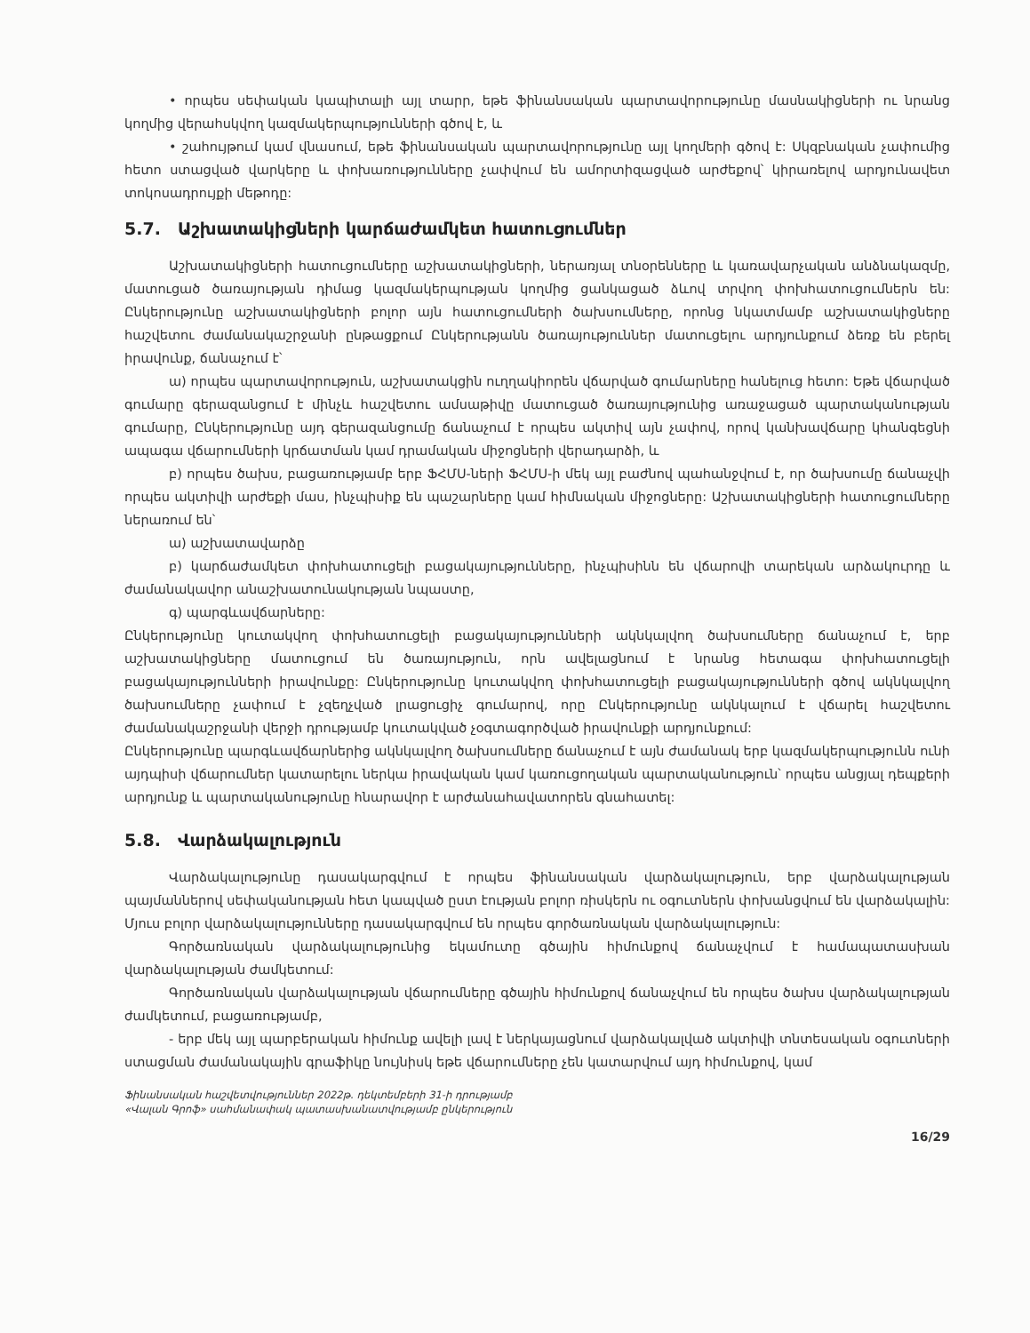• որպես սեփական կապիտալի այլ տարր, եթե ֆինանսական պարտավորությունը մասնակիցների ու նրանց կողմից վերահսկվող կազմակերպությունների գծով է, և
• շահույթում կամ վնասում, եթե ֆինանսական պարտավորությունը այլ կողմերի գծով է: Սկզբնական չափումից հետո ստացված վարկերը և փոխառությունները չափվում են ամորտիզացված արժեքով՝ կիրառելով արդյունավետ տոկոսադրույքի մեթոդը:
5.7. Աշխատակիցների կարճաժամկետ հատուցումներ
Աշխատակիցների հատուցումները աշխատակիցների, ներառյալ տնօրենները և կառավարչական անձնակազմը, մատուցած ծառայության դիմաց կազմակերպության կողմից ցանկացած ձևով տրվող փոխհատուցումներն են: Ընկերությունը աշխատակիցների բոլոր այն հատուցումների ծախսումները, որոնց նկատմամբ աշխատակիցները հաշվետու ժամանակաշրջանի ընթացքում Ընկերությանն ծառայություններ մատուցելու արդյունքում ձեռք են բերել իրավունք, ճանաչում է՝
ա) որպես պարտավորություն, աշխատակցին ուղղակիորեն վճարված գումարները հանելուց հետո: Եթե վճարված գումարը գերազանցում է մինչև հաշվետու ամսաթիվը մատուցած ծառայությունից առաջացած պարտականության գումարը, Ընկերությունը այդ գերազանցումը ճանաչում է որպես ակտիվ այն չափով, որով կանխավճարը կհանգեցնի ապագա վճարումների կրճատման կամ դրամական միջոցների վերադարձի, և
բ) որպես ծախս, բացառությամբ երբ ՖՀՄՍ-ների ՖՀՄՍ-ի մեկ այլ բաժնով պահանջվում է, որ ծախսումը ճանաչվի որպես ակտիվի արժեքի մաս, ինչպիսիք են պաշարները կամ հիմնական միջոցները: Աշխատակիցների հատուցումները ներառում են՝
ա) աշխատավարձը
բ) կարճաժամկետ փոխհատուցելի բացակայությունները, ինչպիսինն են վճարովի տարեկան արձակուրդը և ժամանակավոր անաշխատունակության նպաստը,
գ) պարգևավճարները:
Ընկերությունը կուտակվող փոխհատուցելի բացակայությունների ակնկալվող ծախսումները ճանաչում է, երբ աշխատակիցները մատուցում են ծառայություն, որն ավելացնում է նրանց հետագա փոխհատուցելի բացակայությունների իրավունքը: Ընկերությունը կուտակվող փոխհատուցելի բացակայությունների գծով ակնկալվող ծախսումները չափում է չզեղչված լրացուցիչ գումարով, որը Ընկերությունը ակնկալում է վճարել հաշվետու ժամանակաշրջանի վերջի դրությամբ կուտակված չօգտագործված իրավունքի արդյունքում:
Ընկերությունը պարգևավճարներից ակնկալվող ծախսումները ճանաչում է այն ժամանակ երբ կազմակերպությունն ունի այդպիսի վճարումներ կատարելու ներկա իրավական կամ կառուցողական պարտականություն՝ որպես անցյալ դեպքերի արդյունք և պարտականությունը հնարավոր է արժանահավատորեն գնահատել:
5.8. Վարձակալություն
Վարձակալությունը դասակարգվում է որպես ֆինանսական վարձակալություն, երբ վարձակալության պայմաններով սեփականության հետ կապված ըստ էության բոլոր ռիսկերն ու օգուտներն փոխանցվում են վարձակալին: Մյուս բոլոր վարձակալությունները դասակարգվում են որպես գործառնական վարձակալություն:
Գործառնական վարձակալությունից եկամուտը գծային հիմունքով ճանաչվում է համապատասխան վարձակալության ժամկետում:
Գործառնական վարձակալության վճարումները գծային հիմունքով ճանաչվում են որպես ծախս վարձակալության ժամկետում, բացառությամբ,
- երբ մեկ այլ պարբերական հիմունք ավելի լավ է ներկայացնում վարձակալված ակտիվի տնտեսական օգուտների ստացման ժամանակային գրաֆիկը նույնիսկ եթե վճարումները չեն կատարվում այդ հիմունքով, կամ
Ֆինանսական հաշվետվություններ 2022թ. դեկտեմբերի 31-ի դրությամբ
«Վալան Գրոֆ» սահմանափակ պատասխանատվությամբ ընկերություն
16/29